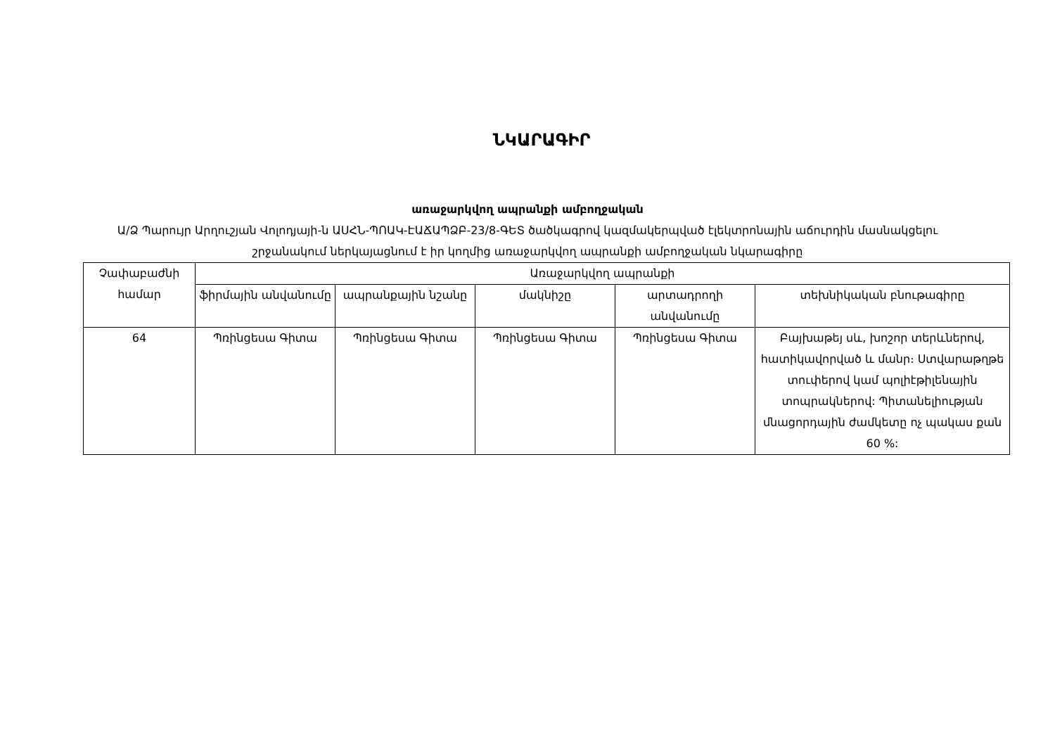ՆԿԱՐԱԳԻՐ
առաջարկվող ապրանքի ամբողջական
Ա/Ձ Պարույր Արղուշյան Վոլոդյայի-ն ԱՍՀՆ-ՊՈԱԿ-ԷԱՃԱՊՁԲ-23/8-ԳԵՏ ծածկագրով կազմակերպված էլեկտրոնային աճուրդին մասնակցելու շրջանակում ներկայացնում է իր կողմից առաջարկվող ապրանքի ամբողջական նկարագիրը
| Չափաբաժնի համար | Առաջարկվող ապրանքի | | | | |
| --- | --- | --- | --- | --- | --- |
| | ֆիրմային անվանումը | ապրանքային նշանը | մակնիշը | արտադրողի անվանումը | տեխնիկական բնութագիրը |
| 64 | Պռինցեսա Գիտա | Պռինցեսա Գիտա | Պռինցեսա Գիտա | Պռինցեսա Գիտա | Բայխաթեյ սև, խոշոր տերևներով, հատիկավորված և մանր։ Ստվարաթղթե տուփերով կամ պոլիէթիլենային տոպրակներով: Պիտանելիության մնացորդային ժամկետը ոչ պակաս քան 60 %: |